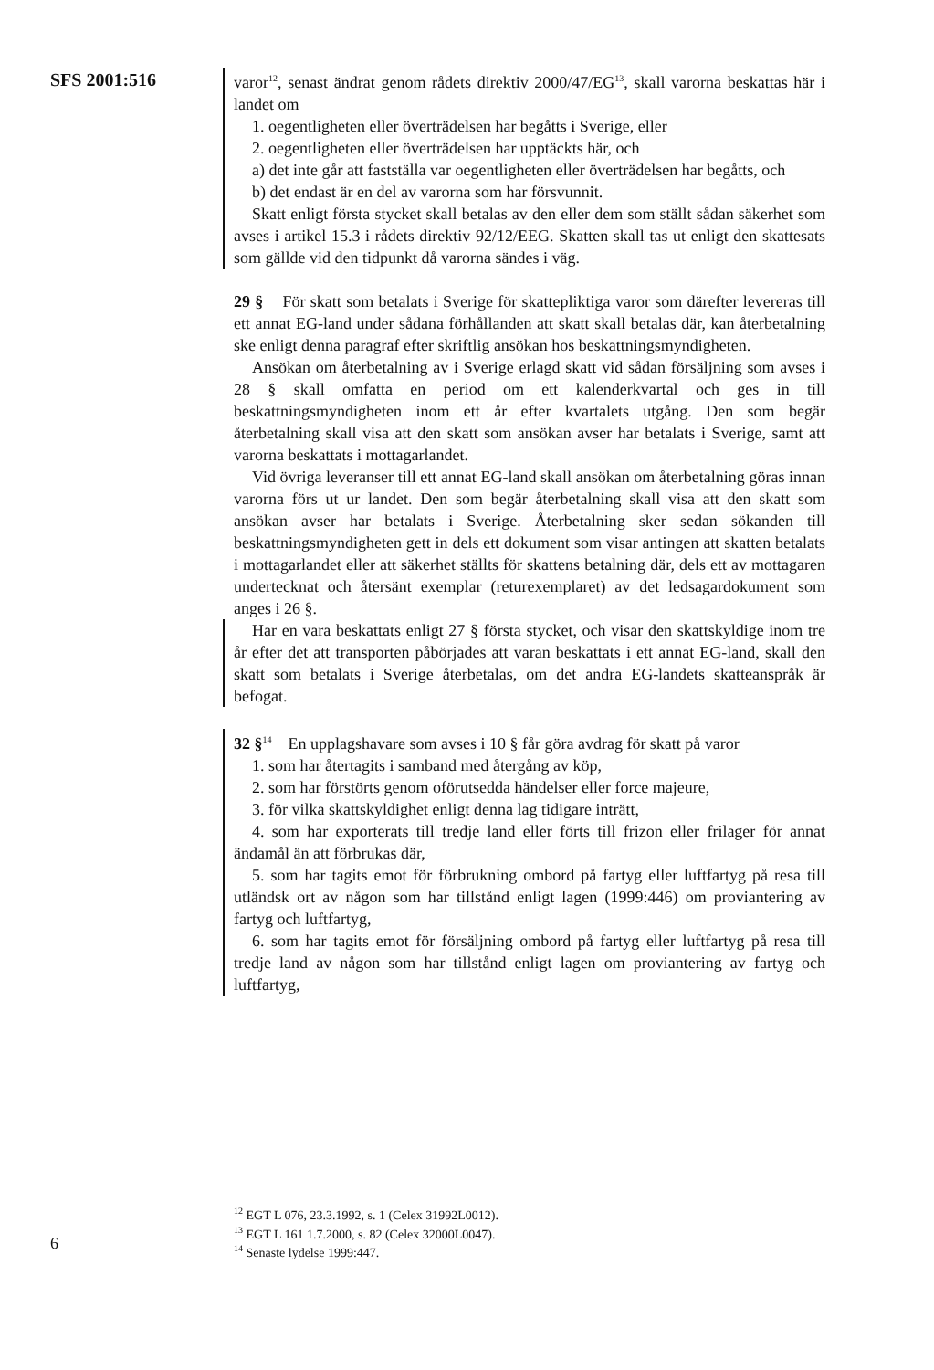SFS 2001:516
varor<sup>12</sup>, senast ändrat genom rådets direktiv 2000/47/EG<sup>13</sup>, skall varorna beskattas här i landet om
1. oegentligheten eller överträdelsen har begåtts i Sverige, eller
2. oegentligheten eller överträdelsen har upptäckts här, och
a) det inte går att fastställa var oegentligheten eller överträdelsen har begåtts, och
b) det endast är en del av varorna som har försvunnit.
Skatt enligt första stycket skall betalas av den eller dem som ställt sådan säkerhet som avses i artikel 15.3 i rådets direktiv 92/12/EEG. Skatten skall tas ut enligt den skattesats som gällde vid den tidpunkt då varorna sändes i väg.
29 § För skatt som betalats i Sverige för skattepliktiga varor som därefter levereras till ett annat EG-land under sådana förhållanden att skatt skall betalas där, kan återbetalning ske enligt denna paragraf efter skriftlig ansökan hos beskattningsmyndigheten.
Ansökan om återbetalning av i Sverige erlagd skatt vid sådan försäljning som avses i 28 § skall omfatta en period om ett kalenderkvartal och ges in till beskattningsmyndigheten inom ett år efter kvartalets utgång. Den som begär återbetalning skall visa att den skatt som ansökan avser har betalats i Sverige, samt att varorna beskattats i mottagarlandet.
Vid övriga leveranser till ett annat EG-land skall ansökan om återbetalning göras innan varorna förs ut ur landet. Den som begär återbetalning skall visa att den skatt som ansökan avser har betalats i Sverige. Återbetalning sker sedan sökanden till beskattningsmyndigheten gett in dels ett dokument som visar antingen att skatten betalats i mottagarlandet eller att säkerhet ställts för skattens betalning där, dels ett av mottagaren undertecknat och återsänt exemplar (returexemplaret) av det ledsagardokument som anges i 26 §.
Har en vara beskattats enligt 27 § första stycket, och visar den skattskyldige inom tre år efter det att transporten påbörjades att varan beskattats i ett annat EG-land, skall den skatt som betalats i Sverige återbetalas, om det andra EG-landets skatteanspråk är befogat.
32 §<sup>14</sup> En upplagshavare som avses i 10 § får göra avdrag för skatt på varor
1. som har återtagits i samband med återgång av köp,
2. som har förstörts genom oförutsedda händelser eller force majeure,
3. för vilka skattskyldighet enligt denna lag tidigare inträtt,
4. som har exporterats till tredje land eller förts till frizon eller frilager för annat ändamål än att förbrukas där,
5. som har tagits emot för förbrukning ombord på fartyg eller luftfartyg på resa till utländsk ort av någon som har tillstånd enligt lagen (1999:446) om proviantering av fartyg och luftfartyg,
6. som har tagits emot för försäljning ombord på fartyg eller luftfartyg på resa till tredje land av någon som har tillstånd enligt lagen om proviantering av fartyg och luftfartyg,
<sup>12</sup> EGT L 076, 23.3.1992, s. 1 (Celex 31992L0012).
<sup>13</sup> EGT L 161 1.7.2000, s. 82 (Celex 32000L0047).
<sup>14</sup> Senaste lydelse 1999:447.
6